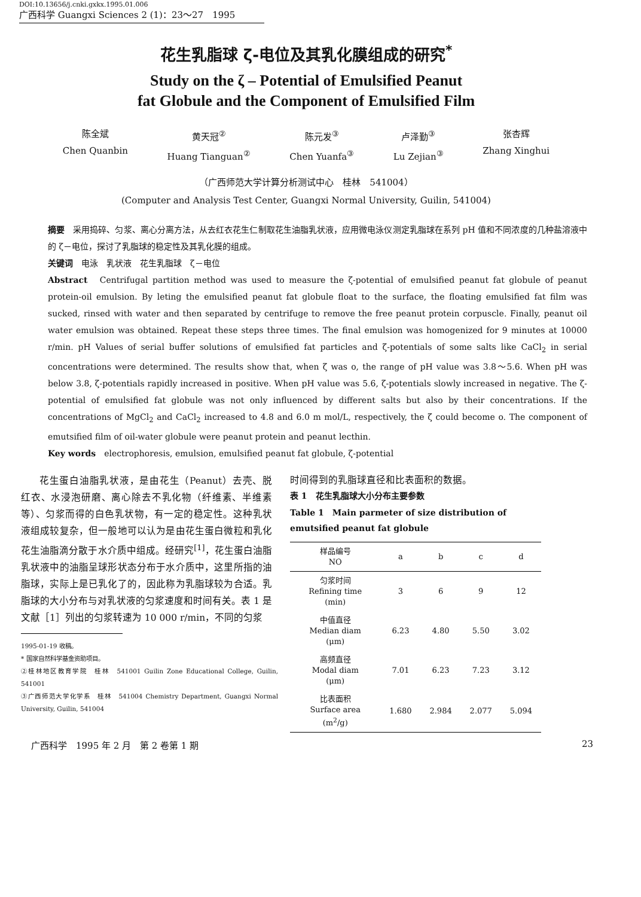DOI:10.13656/j.cnki.gxkx.1995.01.006
广西科学 Guangxi Sciences 2 (1)：23～27　1995
花生乳脂球 ζ-电位及其乳化膜组成的研究<sup>*</sup>
Study on the ζ – Potential of Emulsified Peanut
fat Globule and the Component of Emulsified Film
陈全斌
Chen Quanbin
黄天冠<sup>②</sup>
Huang Tianguan<sup>②</sup>
陈元发<sup>③</sup>
Chen Yuanfa<sup>③</sup>
卢泽勤<sup>③</sup>
Lu Zejian<sup>③</sup>
张杏辉
Zhang Xinghui
（广西师范大学计算分析测试中心　桂林　541004）
(Computer and Analysis Test Center, Guangxi Normal University, Guilin, 541004)
摘要　采用捣碎、匀浆、离心分离方法，从去红衣花生仁制取花生油脂乳状液，应用微电泳仪测定乳脂球在系列 pH 值和不同浓度的几种盐溶液中的 ζ－电位，探讨了乳脂球的稳定性及其乳化膜的组成。
关键词　电泳　乳状液　花生乳脂球　ζ－电位
Abstract　Centrifugal partition method was used to measure the ζ-potential of emulsified peanut fat globule of peanut protein-oil emulsion. By leting the emulsified peanut fat globule float to the surface, the floating emulsified fat film was sucked, rinsed with water and then separated by centrifuge to remove the free peanut protein corpuscle. Finally, peanut oil water emulsion was obtained. Repeat these steps three times. The final emulsion was homogenized for 9 minutes at 10000 r/min. pH Values of serial buffer solutions of emulsified fat particles and ζ-potentials of some salts like CaCl<sub>2</sub> in serial concentrations were determined. The results show that, when ζ was o, the range of pH value was 3.8～5.6. When pH was below 3.8, ζ-potentials rapidly increased in positive. When pH value was 5.6, ζ-potentials slowly increased in negative. The ζ-potential of emulsified fat globule was not only influenced by different salts but also by their concentrations. If the concentrations of MgCl<sub>2</sub> and CaCl<sub>2</sub> increased to 4.8 and 6.0 m mol/L, respectively, the ζ could become o. The component of emutsified film of oil-water globule were peanut protein and peanut lecthin.
Key words　electrophoresis, emulsion, emulsified peanut fat globule, ζ-potential
花生蛋白油脂乳状液，是由花生（Peanut）去壳、脱红衣、水浸泡研磨、离心除去不乳化物（纤维素、半维素等）、匀浆而得的白色乳状物，有一定的稳定性。这种乳状液组成较复杂，但一般地可以认为是由花生蛋白微粒和乳化花生油脂滴分散于水介质中组成。经研究<sup>[1]</sup>，花生蛋白油脂乳状液中的油脂呈球形状态分布于水介质中，这里所指的油脂球，实际上是已乳化了的，因此称为乳脂球较为合适。乳脂球的大小分布与对乳状液的匀浆速度和时间有关。表 1 是文献［1］列出的匀浆转速为 10 000 r/min，不同的匀浆
1995-01-19 收稿。
* 国家自然科学基金资助项目。
②桂林地区教育学院　桂林　541001 Guilin Zone Educational College, Guilin, 541001
③广西师范大学化学系　桂林　541004 Chemistry Department, Guangxi Normal University, Guilin, 541004
时间得到的乳脂球直径和比表面积的数据。
表 1　花生乳脂球大小分布主要参数
Table 1　Main parmeter of size distribution of emutsified peanut fat globule
| 样品编号 NO | a | b | c | d |
| --- | --- | --- | --- | --- |
| 匀浆时间 Refining time (min) | 3 | 6 | 9 | 12 |
| 中值直径 Median diam (μm) | 6.23 | 4.80 | 5.50 | 3.02 |
| 高频直径 Modal diam (μm) | 7.01 | 6.23 | 7.23 | 3.12 |
| 比表面积 Surface area (m<sup>2</sup>/g) | 1.680 | 2.984 | 2.077 | 5.094 |
广西科学　1995 年 2 月　第 2 卷第 1 期 23